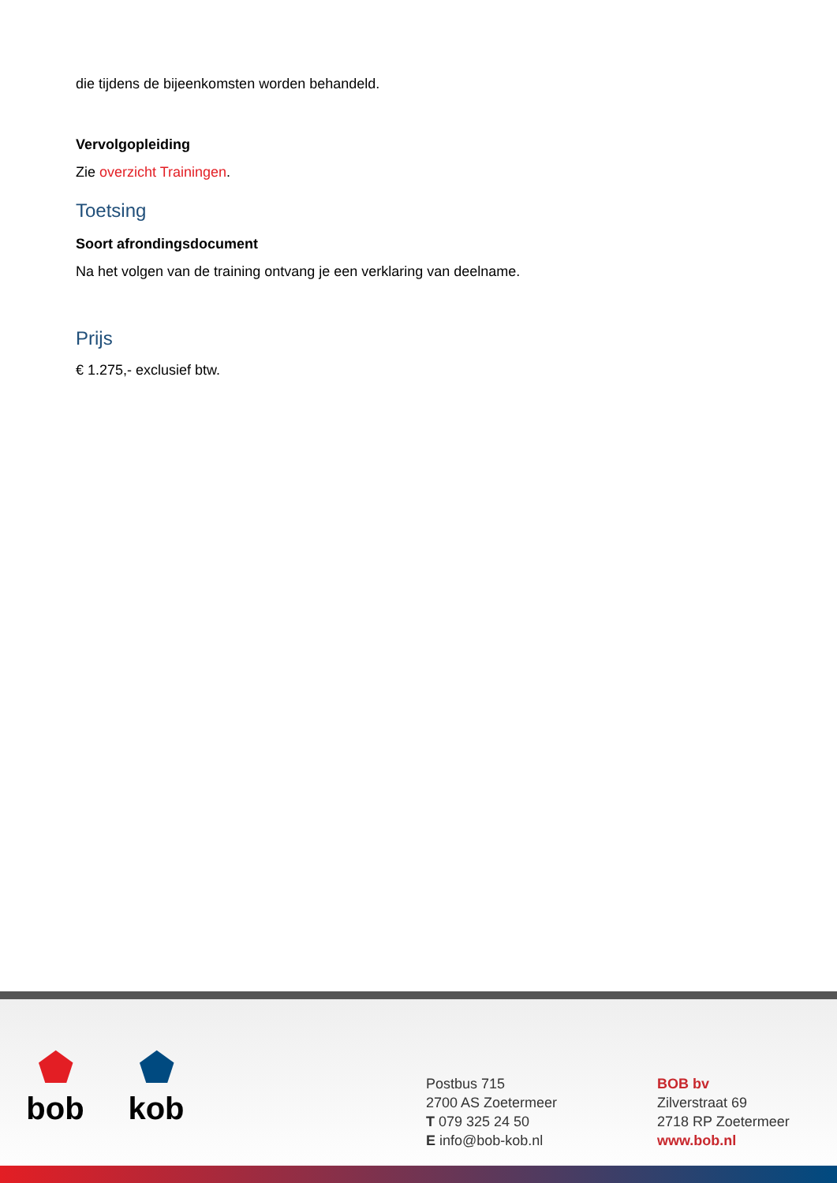die tijdens de bijeenkomsten worden behandeld.
Vervolgopleiding
Zie overzicht Trainingen.
Toetsing
Soort afrondingsdocument
Na het volgen van de training ontvang je een verklaring van deelname.
Prijs
€ 1.275,- exclusief btw.
⬟
bob
⬟
kob
Postbus 715
2700 AS Zoetermeer
T 079 325 24 50
E info@bob-kob.nl
BOB bv
Zilverstraat 69
2718 RP Zoetermeer
www.bob.nl